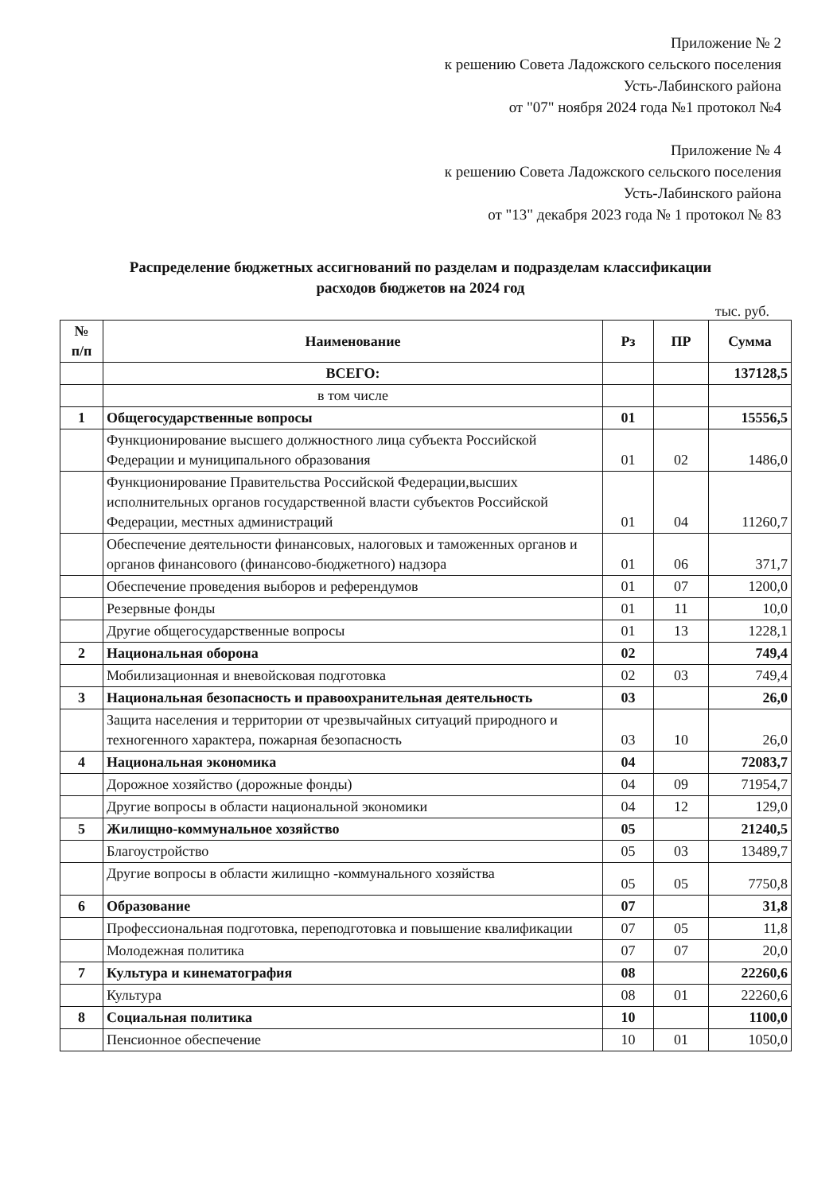Приложение № 2
к решению Совета Ладожского сельского поселения
Усть-Лабинского района
от "07" ноября 2024 года №1 протокол №4
Приложение № 4
к решению Совета Ладожского сельского поселения
Усть-Лабинского района
от "13" декабря 2023 года № 1 протокол № 83
Распределение бюджетных ассигнований по разделам и подразделам классификации
расходов бюджетов на 2024 год
тыс. руб.
| № п/п | Наименование | Рз | ПР | Сумма |
| --- | --- | --- | --- | --- |
| | ВСЕГО: | | | 137128,5 |
| | в том числе | | | |
| 1 | Общегосударственные вопросы | 01 | | 15556,5 |
| | Функционирование высшего должностного лица субъекта Российской Федерации и муниципального образования | 01 | 02 | 1486,0 |
| | Функционирование Правительства Российской Федерации,высших исполнительных органов государственной власти субъектов Российской Федерации, местных администраций | 01 | 04 | 11260,7 |
| | Обеспечение деятельности финансовых, налоговых и таможенных органов и органов финансового (финансово-бюджетного) надзора | 01 | 06 | 371,7 |
| | Обеспечение проведения выборов и референдумов | 01 | 07 | 1200,0 |
| | Резервные фонды | 01 | 11 | 10,0 |
| | Другие общегосударственные вопросы | 01 | 13 | 1228,1 |
| 2 | Национальная оборона | 02 | | 749,4 |
| | Мобилизационная и вневойсковая подготовка | 02 | 03 | 749,4 |
| 3 | Национальная безопасность и правоохранительная деятельность | 03 | | 26,0 |
| | Защита населения и территории от чрезвычайных ситуаций природного и техногенного характера, пожарная безопасность | 03 | 10 | 26,0 |
| 4 | Национальная экономика | 04 | | 72083,7 |
| | Дорожное хозяйство (дорожные фонды) | 04 | 09 | 71954,7 |
| | Другие вопросы в области национальной экономики | 04 | 12 | 129,0 |
| 5 | Жилищно-коммунальное хозяйство | 05 | | 21240,5 |
| | Благоустройство | 05 | 03 | 13489,7 |
| | Другие вопросы в области жилищно -коммунального хозяйства | 05 | 05 | 7750,8 |
| 6 | Образование | 07 | | 31,8 |
| | Профессиональная подготовка, переподготовка и повышение квалификации | 07 | 05 | 11,8 |
| | Молодежная политика | 07 | 07 | 20,0 |
| 7 | Культура и кинематография | 08 | | 22260,6 |
| | Культура | 08 | 01 | 22260,6 |
| 8 | Социальная политика | 10 | | 1100,0 |
| | Пенсионное обеспечение | 10 | 01 | 1050,0 |